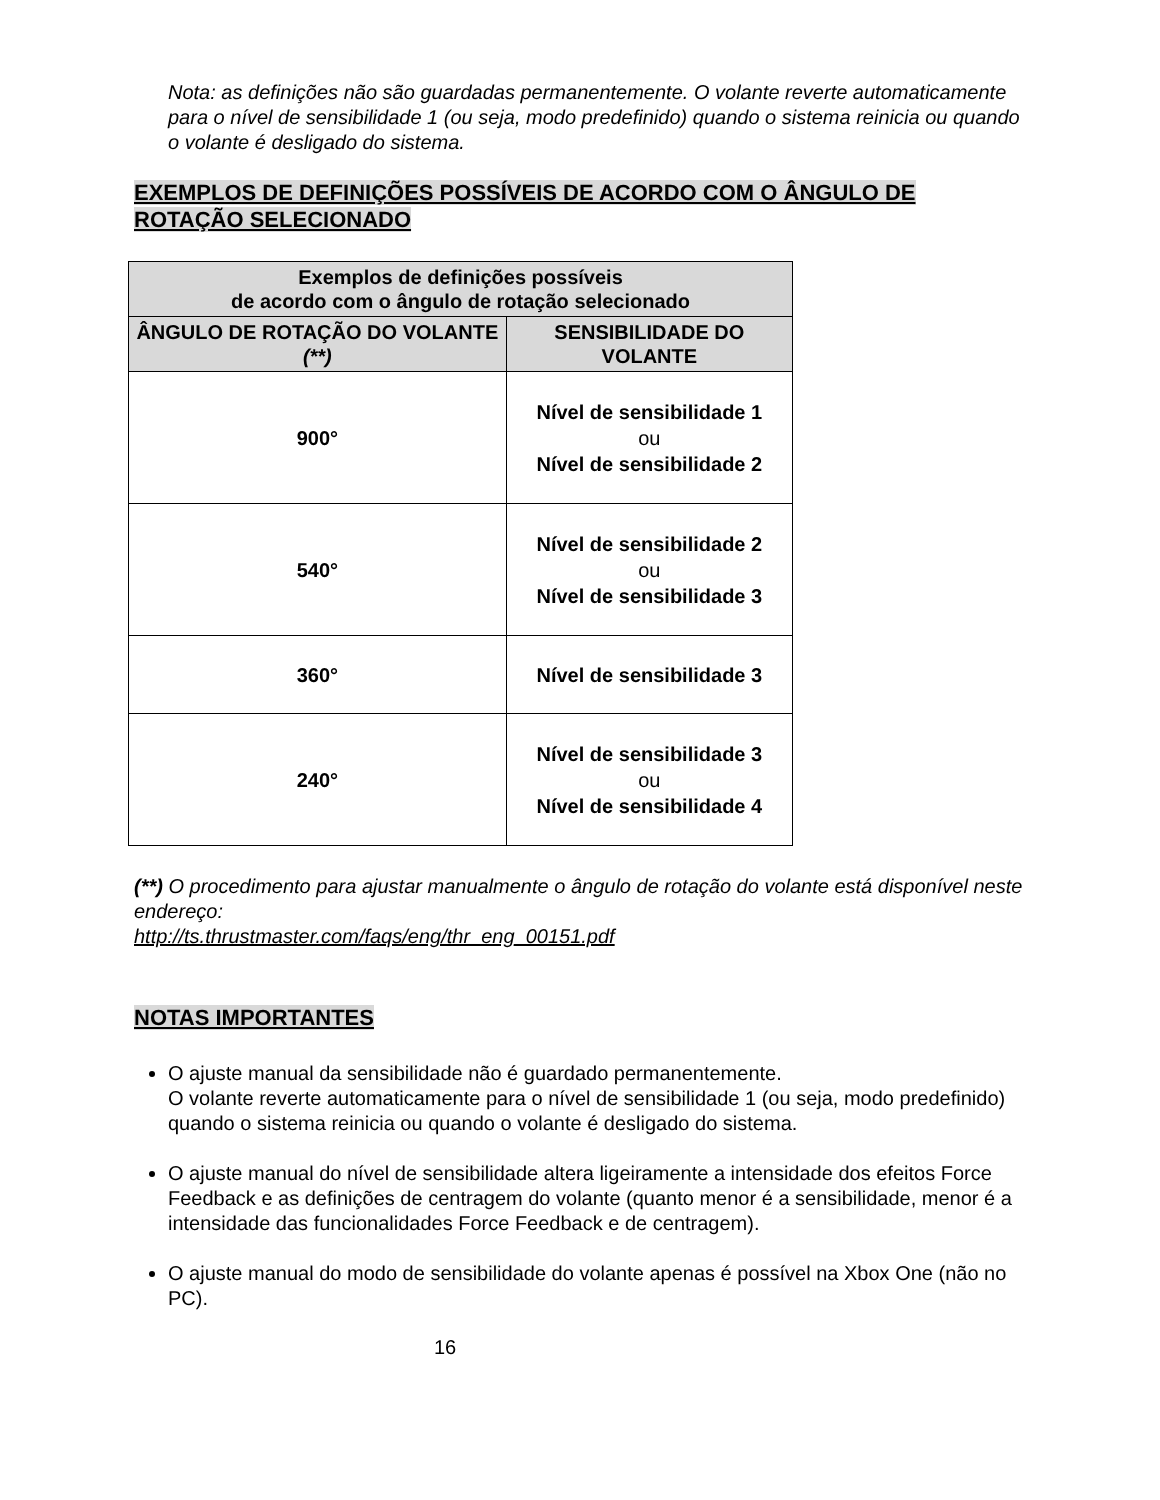Nota: as definições não são guardadas permanentemente. O volante reverte automaticamente para o nível de sensibilidade 1 (ou seja, modo predefinido) quando o sistema reinicia ou quando o volante é desligado do sistema.
EXEMPLOS DE DEFINIÇÕES POSSÍVEIS DE ACORDO COM O ÂNGULO DE ROTAÇÃO SELECIONADO
| Exemplos de definições possíveis de acordo com o ângulo de rotação selecionado | |
| --- | --- |
| ÂNGULO DE ROTAÇÃO DO VOLANTE (**) | SENSIBILIDADE DO VOLANTE |
| 900° | Nível de sensibilidade 1 ou Nível de sensibilidade 2 |
| 540° | Nível de sensibilidade 2 ou Nível de sensibilidade 3 |
| 360° | Nível de sensibilidade 3 |
| 240° | Nível de sensibilidade 3 ou Nível de sensibilidade 4 |
(**) O procedimento para ajustar manualmente o ângulo de rotação do volante está disponível neste endereço:
http://ts.thrustmaster.com/faqs/eng/thr_eng_00151.pdf
NOTAS IMPORTANTES
O ajuste manual da sensibilidade não é guardado permanentemente.
O volante reverte automaticamente para o nível de sensibilidade 1 (ou seja, modo predefinido) quando o sistema reinicia ou quando o volante é desligado do sistema.
O ajuste manual do nível de sensibilidade altera ligeiramente a intensidade dos efeitos Force Feedback e as definições de centragem do volante (quanto menor é a sensibilidade, menor é a intensidade das funcionalidades Force Feedback e de centragem).
O ajuste manual do modo de sensibilidade do volante apenas é possível na Xbox One (não no PC).
16